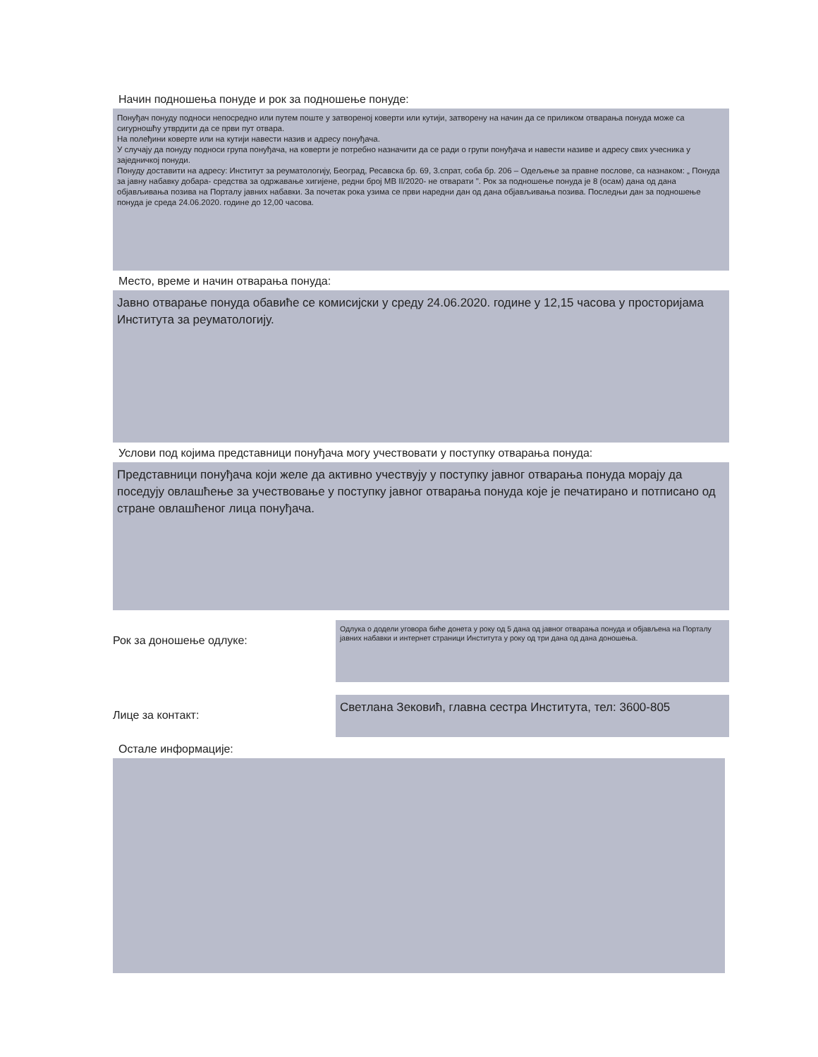Начин подношења понуде и рок за подношење понуде:
Понуђач понуду подноси непосредно или путем поште у затвореној коверти или кутији, затворену на начин да се приликом отварања понуда може са сигурношћу утврдити да се први пут отвара.
На полеђини коверте или на кутији навести назив и адресу понуђача.
У случају да понуду подноси група понуђача, на коверти је потребно назначити да се ради о групи понуђача и навести називе и адресу свих учесника у заједничкој понуди.
Понуду доставити на адресу: Институт за реуматологију, Београд, Ресавска бр. 69, 3.спрат, соба бр. 206 – Одељење за правне послове, са назнаком: „ Понуда за јавну набавку добара- средства за одржавање хигијене, редни број МВ II/2020- не отварати ". Рок за подношење понуда је 8 (осам) дана од дана објављивања позива на Порталу јавних набавки. За почетак рока узима се први наредни дан од дана објављивања позива. Последњи дан за подношење понуда је среда 24.06.2020. године до 12,00 часова.
Место, време и начин отварања понуда:
Јавно отварање понуда обавиће се комисијски у среду 24.06.2020. године у 12,15 часова у просторијама Института за реуматологију.
Услови под којима представници понуђача могу учествовати у поступку отварања понуда:
Представници понуђача који желе да активно учествују у поступку јавног отварања понуда морају да поседују овлашћење за учествовање у поступку јавног отварања понуда које је печатирано и потписано од стране овлашћеног лица понуђача.
Рок за доношење одлуке:
Одлука о додели уговора биће донета у року од 5 дана од јавног отварања понуда и објављена на Порталу јавних набавки и интернет страници Института у року од три дана од дана доношења.
Лице за контакт:
Светлана Зековић, главна сестра Института, тел: 3600-805
Остале информације: